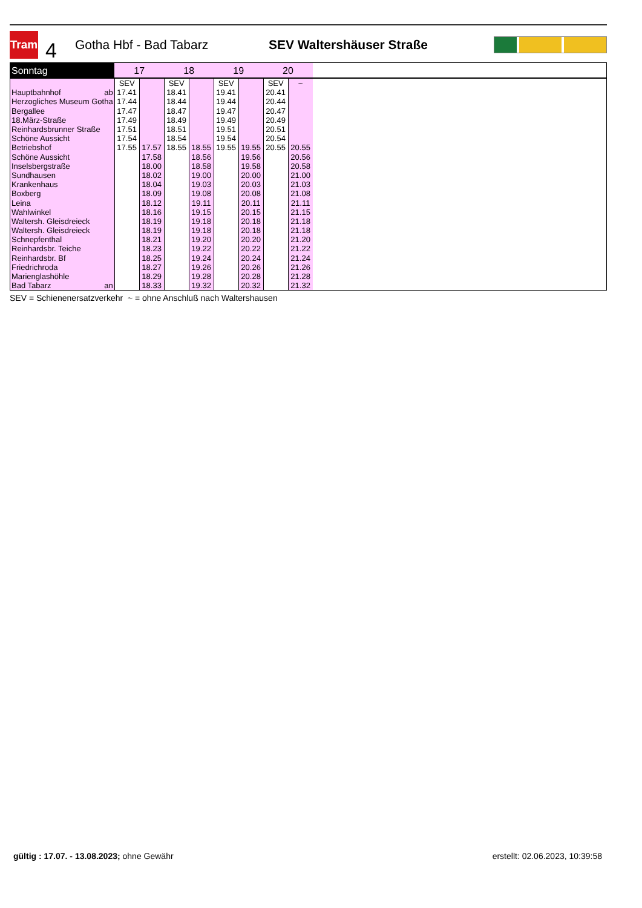Tram
4
Gotha Hbf - Bad Tabarz SEV Waltershäuser Straße
| Sonntag | 17 | | 18 | | 19 | | 20 | | |
| --- | --- | --- | --- | --- | --- | --- | --- | --- | --- |
| | SEV | | SEV | | SEV | | SEV | ~ | |
| Hauptbahnhof ab | 17.41 | | 18.41 | | 19.41 | | 20.41 | | |
| Herzogliches Museum Gotha | 17.44 | | 18.44 | | 19.44 | | 20.44 | | |
| Bergallee | 17.47 | | 18.47 | | 19.47 | | 20.47 | | |
| 18.März-Straße | 17.49 | | 18.49 | | 19.49 | | 20.49 | | |
| Reinhardsbrunner Straße | 17.51 | | 18.51 | | 19.51 | | 20.51 | | |
| Schöne Aussicht | 17.54 | | 18.54 | | 19.54 | | 20.54 | | |
| Betriebshof | 17.55 | 17.57 | 18.55 | 18.55 | 19.55 | 19.55 | 20.55 | 20.55 | |
| Schöne Aussicht | | 17.58 | | 18.56 | | 19.56 | | 20.56 | |
| Inselsbergstraße | | 18.00 | | 18.58 | | 19.58 | | 20.58 | |
| Sundhausen | | 18.02 | | 19.00 | | 20.00 | | 21.00 | |
| Krankenhaus | | 18.04 | | 19.03 | | 20.03 | | 21.03 | |
| Boxberg | | 18.09 | | 19.08 | | 20.08 | | 21.08 | |
| Leina | | 18.12 | | 19.11 | | 20.11 | | 21.11 | |
| Wahlwinkel | | 18.16 | | 19.15 | | 20.15 | | 21.15 | |
| Waltersh. Gleisdreieck | | 18.19 | | 19.18 | | 20.18 | | 21.18 | |
| Waltersh. Gleisdreieck | | 18.19 | | 19.18 | | 20.18 | | 21.18 | |
| Schnepfenthal | | 18.21 | | 19.20 | | 20.20 | | 21.20 | |
| Reinhardsbr. Teiche | | 18.23 | | 19.22 | | 20.22 | | 21.22 | |
| Reinhardsbr. Bf | | 18.25 | | 19.24 | | 20.24 | | 21.24 | |
| Friedrichroda | | 18.27 | | 19.26 | | 20.26 | | 21.26 | |
| Marienglashöhle | | 18.29 | | 19.28 | | 20.28 | | 21.28 | |
| Bad Tabarz an | | 18.33 | | 19.32 | | 20.32 | | 21.32 | |
SEV = Schienenersatzverkehr ~ = ohne Anschluß nach Waltershausen
gültig : 17.07. - 13.08.2023; ohne Gewähr erstellt: 02.06.2023, 10:39:58